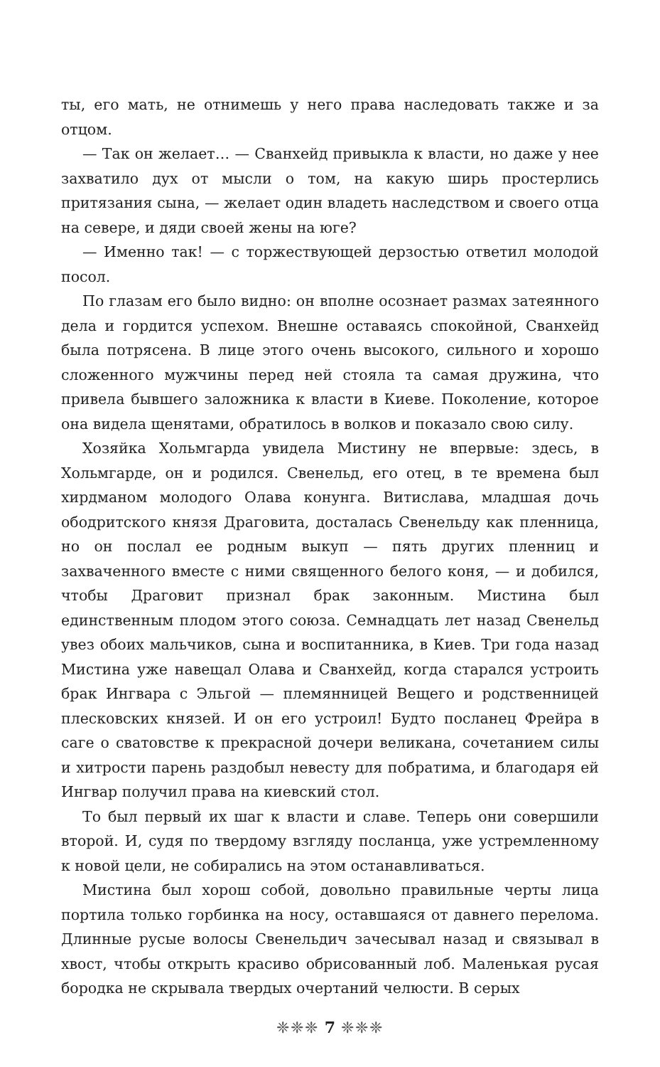ты, его мать, не отнимешь у него права наследовать также и за отцом.
— Так он желает… — Сванхейд привыкла к власти, но даже у нее захватило дух от мысли о том, на какую ширь простерлись притязания сына, — желает один владеть наследством и своего отца на севере, и дяди своей жены на юге?
— Именно так! — с торжествующей дерзостью ответил молодой посол.
По глазам его было видно: он вполне осознает размах затеянного дела и гордится успехом. Внешне оставаясь спокойной, Сванхейд была потрясена. В лице этого очень высокого, сильного и хорошо сложенного мужчины перед ней стояла та самая дружина, что привела бывшего заложника к власти в Киеве. Поколение, которое она видела щенятами, обратилось в волков и показало свою силу.
Хозяйка Хольмгарда увидела Мистину не впервые: здесь, в Хольмгарде, он и родился. Свенельд, его отец, в те времена был хирдманом молодого Олава конунга. Витислава, младшая дочь ободритского князя Драговита, досталась Свенельду как пленница, но он послал ее родным выкуп — пять других пленниц и захваченного вместе с ними священного белого коня, — и добился, чтобы Драговит признал брак законным. Мистина был единственным плодом этого союза. Семнадцать лет назад Свенельд увез обоих мальчиков, сына и воспитанника, в Киев. Три года назад Мистина уже навещал Олава и Сванхейд, когда старался устроить брак Ингвара с Эльгой — племянницей Вещего и родственницей плесковских князей. И он его устроил! Будто посланец Фрейра в саге о сватовстве к прекрасной дочери великана, сочетанием силы и хитрости парень раздобыл невесту для побратима, и благодаря ей Ингвар получил права на киевский стол.
То был первый их шаг к власти и славе. Теперь они совершили второй. И, судя по твердому взгляду посланца, уже устремленному к новой цели, не собирались на этом останавливаться.
Мистина был хорош собой, довольно правильные черты лица портила только горбинка на носу, оставшаяся от давнего перелома. Длинные русые волосы Свенельдич зачесывал назад и связывал в хвост, чтобы открыть красиво обрисованный лоб. Маленькая русая бородка не скрывала твердых очертаний челюсти. В серых
❈❈❈ 7 ❈❈❈